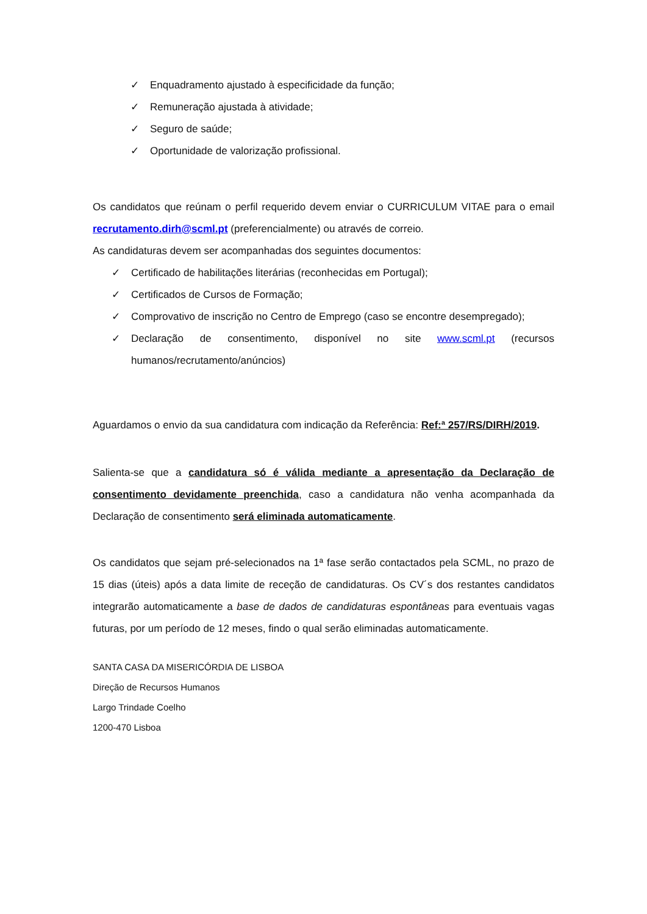✓ Enquadramento ajustado à especificidade da função;
✓ Remuneração ajustada à atividade;
✓ Seguro de saúde;
✓ Oportunidade de valorização profissional.
Os candidatos que reúnam o perfil requerido devem enviar o CURRICULUM VITAE para o email recrutamento.dirh@scml.pt (preferencialmente) ou através de correio.
As candidaturas devem ser acompanhadas dos seguintes documentos:
✓ Certificado de habilitações literárias (reconhecidas em Portugal);
✓ Certificados de Cursos de Formação;
✓ Comprovativo de inscrição no Centro de Emprego (caso se encontre desempregado);
✓ Declaração de consentimento, disponível no site www.scml.pt (recursos humanos/recrutamento/anúncios)
Aguardamos o envio da sua candidatura com indicação da Referência: Ref:ª 257/RS/DIRH/2019.
Salienta-se que a candidatura só é válida mediante a apresentação da Declaração de consentimento devidamente preenchida, caso a candidatura não venha acompanhada da Declaração de consentimento será eliminada automaticamente.
Os candidatos que sejam pré-selecionados na 1ª fase serão contactados pela SCML, no prazo de 15 dias (úteis) após a data limite de receção de candidaturas. Os CV´s dos restantes candidatos integrarão automaticamente a base de dados de candidaturas espontâneas para eventuais vagas futuras, por um período de 12 meses, findo o qual serão eliminadas automaticamente.
SANTA CASA DA MISERICÓRDIA DE LISBOA
Direção de Recursos Humanos
Largo Trindade Coelho
1200-470 Lisboa